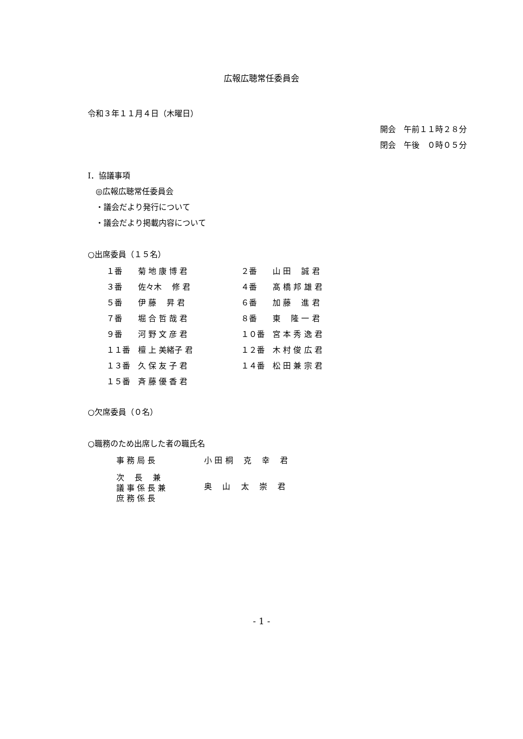広報広聴常任委員会
令和３年１１月４日（木曜日）
開会　午前１１時２８分
閉会　午後　０時０５分
Ⅰ．協議事項
　◎広報広聴常任委員会
　・議会だより発行について
　・議会だより掲載内容について
○出席委員（１５名）
| １番 | 菊 地 康 博 君 | ２番 | 山 田 誠 君 |
| ３番 | 佐々木 修 君 | ４番 | 髙 橋 邦 雄 君 |
| ５番 | 伊 藤 昇 君 | ６番 | 加 藤 進 君 |
| ７番 | 堀 合 哲 哉 君 | ８番 | 東 隆 一 君 |
| ９番 | 河 野 文 彦 君 | １０番 | 宮 本 秀 逸 君 |
| １１番 | 檀 上 美緒子 君 | １２番 | 木 村 俊 広 君 |
| １３番 | 久 保 友 子 君 | １４番 | 松 田 兼 宗 君 |
| １５番 | 斉 藤 優 香 君 | | |
○欠席委員（０名）
○職務のため出席した者の職氏名
| 事 務 局 長 | 小 田 桐 克 幸 君 |
| 次 長 兼 議 事 係 長 兼 庶 務 係 長 | 奥 山 太 崇 君 |
- 1 -